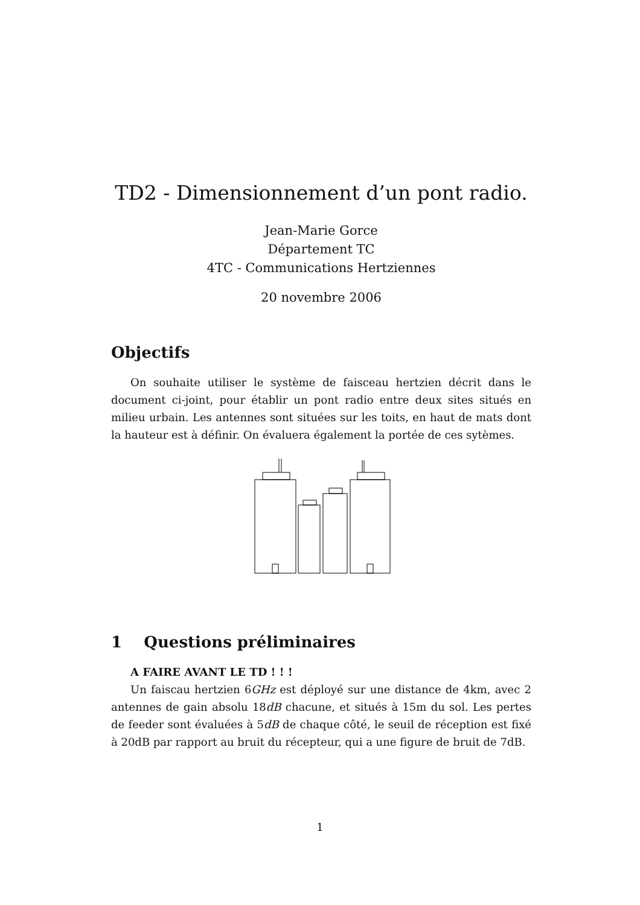TD2 - Dimensionnement d’un pont radio.
Jean-Marie Gorce
Département TC
4TC - Communications Hertziennes
20 novembre 2006
Objectifs
On souhaite utiliser le système de faisceau hertzien décrit dans le document ci-joint, pour établir un pont radio entre deux sites situés en milieu urbain. Les antennes sont situées sur les toits, en haut de mats dont la hauteur est à définir. On évaluera également la portée de ces sytèmes.
1 Questions préliminaires
A FAIRE AVANT LE TD ! ! !
Un faiscau hertzien 6GHz est déployé sur une distance de 4km, avec 2 antennes de gain absolu 18dB chacune, et situés à 15m du sol. Les pertes de feeder sont évaluées à 5dB de chaque côté, le seuil de réception est fixé à 20dB par rapport au bruit du récepteur, qui a une figure de bruit de 7dB.
1